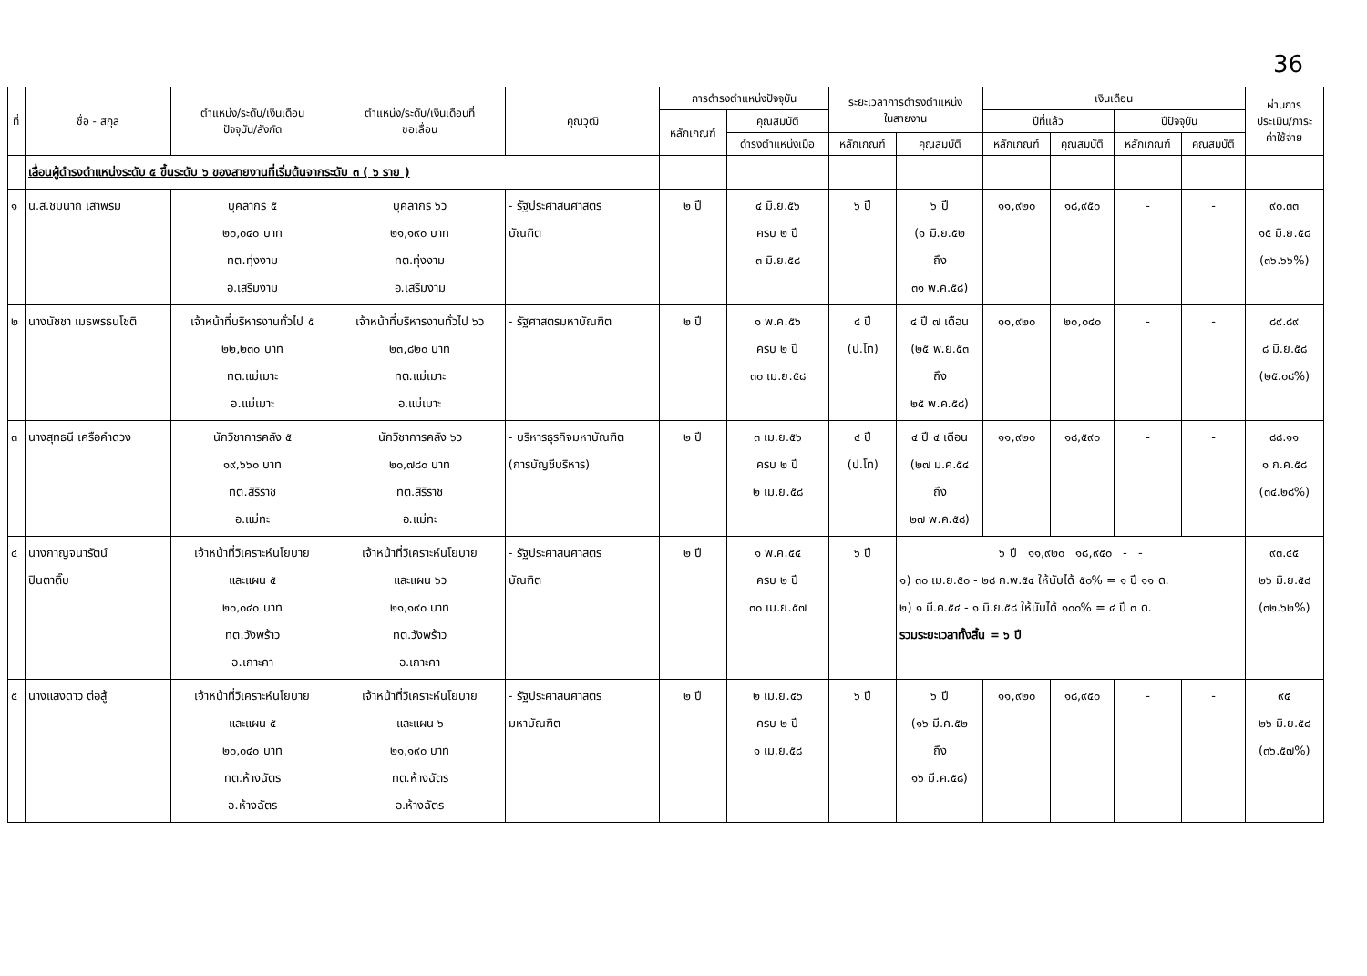36
| ที่ | ชื่อ - สกุล | ตำแหน่ง/ระดับ/เงินเดือน ปัจจุบัน/สังกัด | ตำแหน่ง/ระดับ/เงินเดือนที่ ขอเลื่อน | คุณวุฒิ | การดำรงตำแหน่งปัจจุบัน | | ระยะเวลาการดำรงตำแหน่ง ในสายงาน | | เงินเดือน | | | | ผ่านการ ประเมิน/ภาระ ค่าใช้จ่าย |
| --- | --- | --- | --- | --- | --- | --- | --- | --- | --- | --- | --- | --- | --- |
| | | | | | หลักเกณฑ์ | คุณสมบัติ | | | ปีที่แล้ว | | ปีปัจจุบัน | | |
| | | | | | | ดำรงตำแหน่งเมื่อ | หลักเกณฑ์ | คุณสมบัติ | หลักเกณฑ์ | คุณสมบัติ | หลักเกณฑ์ | คุณสมบัติ | |
| | เลื่อนผู้ดำรงตำแหน่งระดับ ๕ ขึ้นระดับ ๖ ของสายงานที่เริ่มต้นจากระดับ ๓ ( ๖ ราย ) | | | | | | | | | | | | |
| ๑ | น.ส.ชมนาถ เสาพรม | บุคลากร ๕ ๒๐,๐๔๐ บาท ทต.ทุ่งงาม อ.เสริมงาม | บุคลากร ๖ว ๒๑,๑๙๐ บาท ทต.ทุ่งงาม อ.เสริมงาม | - รัฐประศาสนศาสตร บัณฑิต | ๒ ปี | ๔ มิ.ย.๕๖ ครบ ๒ ปี ๓ มิ.ย.๕๘ | ๖ ปี | ๖ ปี (๑ มิ.ย.๕๒ ถึง ๓๑ พ.ค.๕๘) | ๑๑,๙๒๐ | ๑๘,๙๕๐ | - | - | ๙๐.๓๓ ๑๕ มิ.ย.๕๘ (๓๖.๖๖%) |
| ๒ | นางนัชชา เมธพรธนโชติ | เจ้าหน้าที่บริหารงานทั่วไป ๕ ๒๒,๒๓๐ บาท ทต.แม่เมาะ อ.แม่เมาะ | เจ้าหน้าที่บริหารงานทั่วไป ๖ว ๒๓,๘๒๐ บาท ทต.แม่เมาะ อ.แม่เมาะ | - รัฐศาสตรมหาบัณฑิต | ๒ ปี | ๑ พ.ค.๕๖ ครบ ๒ ปี ๓๐ เม.ย.๕๘ | ๔ ปี (ป.โท) | ๔ ปี ๗ เดือน (๒๕ พ.ย.๕๓ ถึง ๒๕ พ.ค.๕๘) | ๑๑,๙๒๐ | ๒๐,๐๔๐ | - | - | ๘๙.๘๙ ๘ มิ.ย.๕๘ (๒๕.๐๘%) |
| ๓ | นางสุทธนี เครือคำดวง | นักวิชาการคลัง ๕ ๑๙,๖๖๐ บาท ทต.สิริราช อ.แม่ทะ | นักวิชาการคลัง ๖ว ๒๐,๗๘๐ บาท ทต.สิริราช อ.แม่ทะ | - บริหารธุรกิจมหาบัณฑิต (การบัญชีบริหาร) | ๒ ปี | ๓ เม.ย.๕๖ ครบ ๒ ปี ๒ เม.ย.๕๘ | ๔ ปี (ป.โท) | ๔ ปี ๔ เดือน (๒๗ ม.ค.๕๔ ถึง ๒๗ พ.ค.๕๘) | ๑๑,๙๒๐ | ๑๘,๕๙๐ | - | - | ๘๘.๑๑ ๑ ก.ค.๕๘ (๓๔.๒๘%) |
| ๔ | นางกาญจนารัตน์ ปินตาติ๊บ | เจ้าหน้าที่วิเคราะห์นโยบาย และแผน ๕ ๒๐,๐๔๐ บาท ทต.วังพร้าว อ.เกาะคา | เจ้าหน้าที่วิเคราะห์นโยบาย และแผน ๖ว ๒๑,๑๙๐ บาท ทต.วังพร้าว อ.เกาะคา | - รัฐประศาสนศาสตร บัณฑิต | ๒ ปี | ๑ พ.ค.๕๕ ครบ ๒ ปี ๓๐ เม.ย.๕๗ | ๖ ปี | ๖ ปี ๑๑,๙๒๐ ๑๘,๙๕๐ - - ๑) ๓๐ เม.ย.๕๐ - ๒๘ ก.พ.๕๔ ให้นับได้ ๕๐% = ๑ ปี ๑๑ ด. ๒) ๑ มี.ค.๕๔ - ๑ มิ.ย.๕๘ ให้นับได้ ๑๐๐% = ๔ ปี ๓ ด. รวมระยะเวลาทั้งสิ้น = ๖ ปี | | | | | ๙๓.๔๕ ๒๖ มิ.ย.๕๘ (๓๒.๖๒%) |
| ๕ | นางแสงดาว ต่อสู้ | เจ้าหน้าที่วิเคราะห์นโยบาย และแผน ๕ ๒๐,๐๔๐ บาท ทต.ห้างฉัตร อ.ห้างฉัตร | เจ้าหน้าที่วิเคราะห์นโยบาย และแผน ๖ ๒๑,๑๙๐ บาท ทต.ห้างฉัตร อ.ห้างฉัตร | - รัฐประศาสนศาสตร มหาบัณฑิต | ๒ ปี | ๒ เม.ย.๕๖ ครบ ๒ ปี ๑ เม.ย.๕๘ | ๖ ปี | ๖ ปี (๑๖ มี.ค.๕๒ ถึง ๑๖ มี.ค.๕๘) | ๑๑,๙๒๐ | ๑๘,๙๕๐ | - | - | ๙๕ ๒๖ มิ.ย.๕๘ (๓๖.๕๗%) |